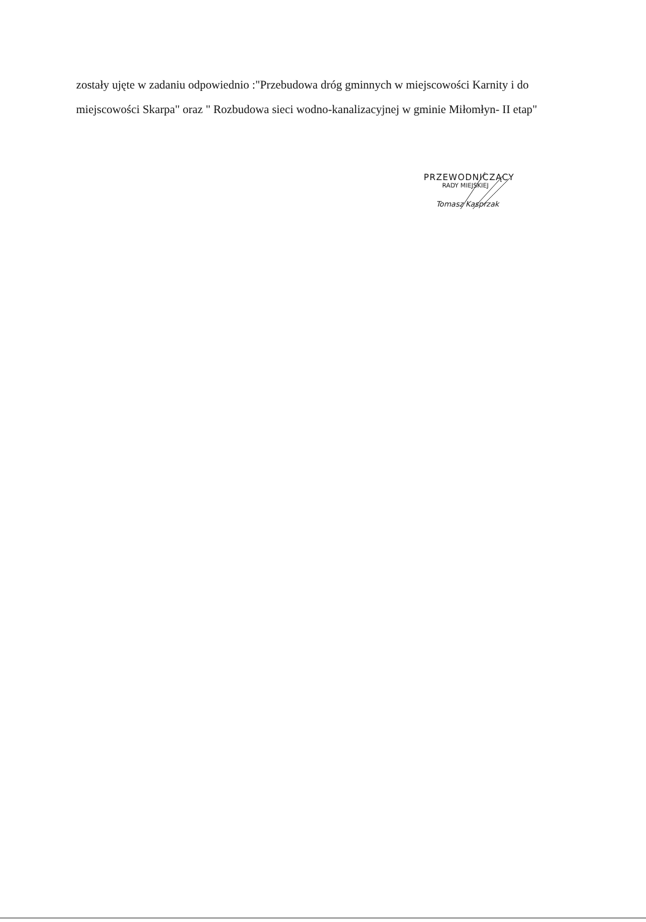zostały ujęte w zadaniu odpowiednio :"Przebudowa dróg gminnych w miejscowości Karnity i do miejscowości Skarpa" oraz " Rozbudowa sieci wodno-kanalizacyjnej w gminie Miłomłyn- II etap"
PRZEWODNICZĄCY
RADY MIEJSKIEJ
Tomasz Kasprzak